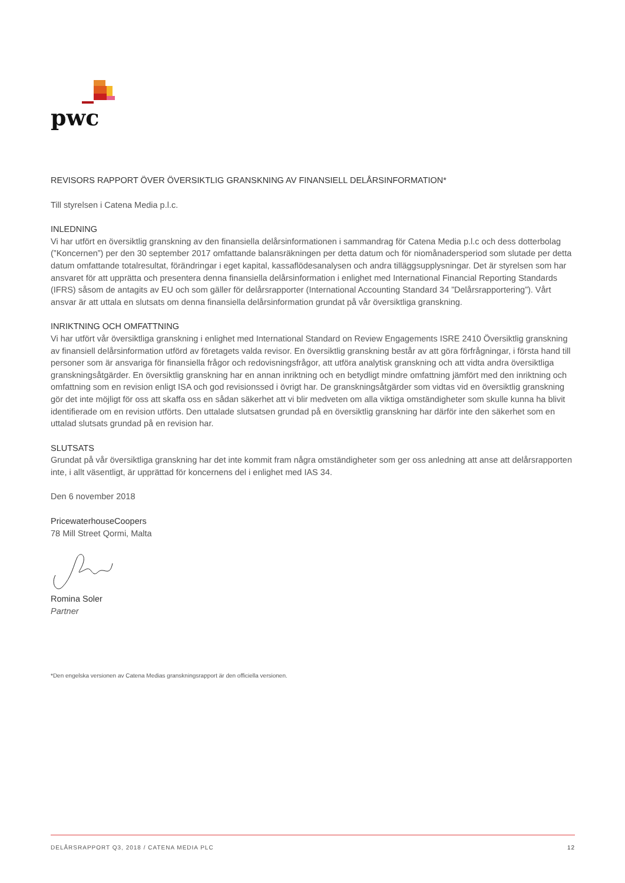pwc
REVISORS RAPPORT ÖVER ÖVERSIKTLIG GRANSKNING AV FINANSIELL DELÅRSINFORMATION*
Till styrelsen i Catena Media p.l.c.
INLEDNING
Vi har utfört en översiktlig granskning av den finansiella delårsinformationen i sammandrag för Catena Media p.l.c och dess dotter­bolag (”Koncernen”) per den 30 september 2017 omfattande balansräkningen per detta datum och för niomånadersperiod som slutade per detta datum omfattande totalresultat, förändringar i eget kapital, kassaflödesanalysen och andra tilläggsupplysningar. Det är styrelsen som har ansvaret för att upprätta och presentera denna finansiella delårsinformation i enlighet med International Financial Reporting Standards (IFRS) såsom de antagits av EU och som gäller för delårsrapporter (International Accounting Standard 34 ”Delårsrapportering”). Vårt ansvar är att uttala en slutsats om denna finansiella delårsinformation grundat på vår översiktliga granskning.
INRIKTNING OCH OMFATTNING
Vi har utfört vår översiktliga granskning i enlighet med International Standard on Review Engagements ISRE 2410 Översiktlig gransk­ning av finansiell delårsinformation utförd av företagets valda revisor. En översiktlig granskning består av att göra förfrågningar, i första hand till personer som är ansvariga för finansiella frågor och redovisningsfrågor, att utföra analytisk granskning och att vidta andra översiktliga granskningsåtgärder. En översiktlig granskning har en annan inriktning och en betydligt mindre omfattning jämfört med den inriktning och omfattning som en revision enligt ISA och god revisionssed i övrigt har. De granskningsåtgärder som vidtas vid en översiktlig granskning gör det inte möjligt för oss att skaffa oss en sådan säkerhet att vi blir medveten om alla viktiga omständigheter som skulle kunna ha blivit identifierade om en revision utförts. Den uttalade slutsatsen grundad på en översiktlig granskning har därför inte den säkerhet som en uttalad slutsats grundad på en revision har.
SLUTSATS
Grundat på vår översiktliga granskning har det inte kommit fram några omständigheter som ger oss anledning att anse att delårsrapporten inte, i allt väsentligt, är upprättad för koncernens del i enlighet med IAS 34.
Den 6 november 2018
PricewaterhouseCoopers
78 Mill Street Qormi, Malta
Romina Soler
Partner
*Den engelska versionen av Catena Medias granskningsrapport är den officiella versionen.
DELÅRSRAPPORT Q3, 2018 / CATENA MEDIA PLC 12